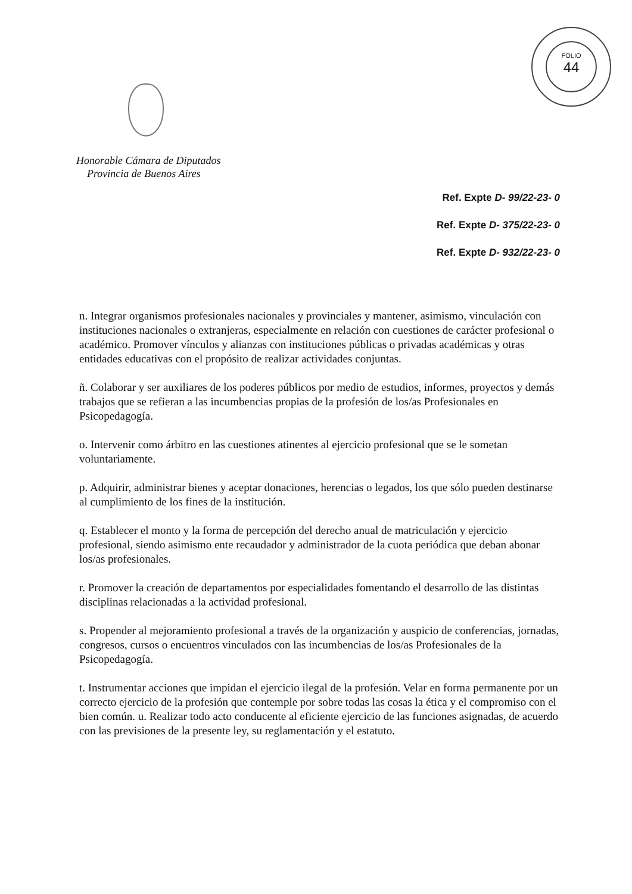FOLIO
44
Honorable Cámara de Diputados
Provincia de Buenos Aires
Ref. Expte D- 99/22-23- 0
Ref. Expte D- 375/22-23- 0
Ref. Expte D- 932/22-23- 0
n. Integrar organismos profesionales nacionales y provinciales y mantener, asimismo, vinculación con instituciones nacionales o extranjeras, especialmente en relación con cuestiones de carácter profesional o académico. Promover vínculos y alianzas con instituciones públicas o privadas académicas y otras entidades educativas con el propósito de realizar actividades conjuntas.
ñ. Colaborar y ser auxiliares de los poderes públicos por medio de estudios, informes, proyectos y demás trabajos que se refieran a las incumbencias propias de la profesión de los/as Profesionales en Psicopedagogía.
o. Intervenir como árbitro en las cuestiones atinentes al ejercicio profesional que se le sometan voluntariamente.
p. Adquirir, administrar bienes y aceptar donaciones, herencias o legados, los que sólo pueden destinarse al cumplimiento de los fines de la institución.
q. Establecer el monto y la forma de percepción del derecho anual de matriculación y ejercicio profesional, siendo asimismo ente recaudador y administrador de la cuota periódica que deban abonar los/as profesionales.
r. Promover la creación de departamentos por especialidades fomentando el desarrollo de las distintas disciplinas relacionadas a la actividad profesional.
s. Propender al mejoramiento profesional a través de la organización y auspicio de conferencias, jornadas, congresos, cursos o encuentros vinculados con las incumbencias de los/as Profesionales de la Psicopedagogía.
t. Instrumentar acciones que impidan el ejercicio ilegal de la profesión. Velar en forma permanente por un correcto ejercicio de la profesión que contemple por sobre todas las cosas la ética y el compromiso con el bien común. u. Realizar todo acto conducente al eficiente ejercicio de las funciones asignadas, de acuerdo con las previsiones de la presente ley, su reglamentación y el estatuto.